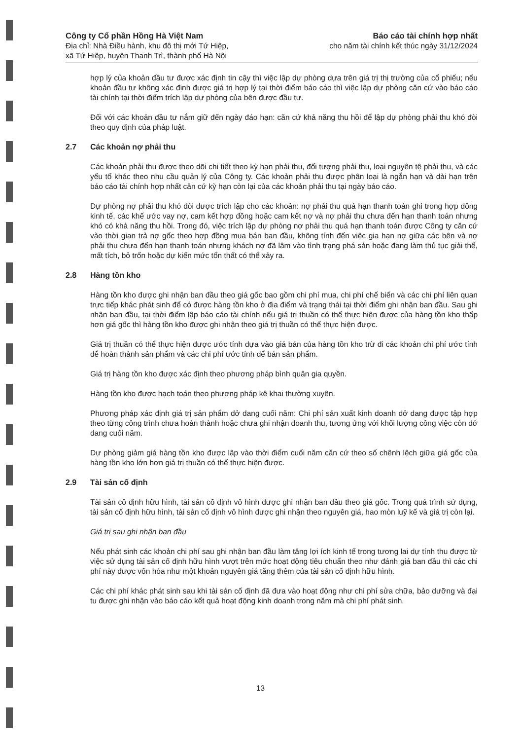Công ty Cổ phần Hồng Hà Việt Nam
Địa chỉ: Nhà Điều hành, khu đô thị mới Tứ Hiệp,
xã Tứ Hiệp, huyện Thanh Trì, thành phố Hà Nội
Báo cáo tài chính hợp nhất
cho năm tài chính kết thúc ngày 31/12/2024
hợp lý của khoản đầu tư được xác định tin cậy thì việc lập dự phòng dựa trên giá trị thị trường của cổ phiếu; nếu khoản đầu tư không xác định được giá trị hợp lý tại thời điểm báo cáo thì việc lập dự phòng căn cứ vào báo cáo tài chính tại thời điểm trích lập dự phòng của bên được đầu tư.
Đối với các khoản đầu tư nắm giữ đến ngày đáo hạn: căn cứ khả năng thu hồi để lập dự phòng phải thu khó đòi theo quy định của pháp luật.
2.7 Các khoản nợ phải thu
Các khoản phải thu được theo dõi chi tiết theo kỳ hạn phải thu, đối tượng phải thu, loại nguyên tệ phải thu, và các yếu tố khác theo nhu cầu quản lý của Công ty. Các khoản phải thu được phân loại là ngắn hạn và dài hạn trên báo cáo tài chính hợp nhất căn cứ kỳ hạn còn lại của các khoản phải thu tại ngày báo cáo.
Dự phòng nợ phải thu khó đòi được trích lập cho các khoản: nợ phải thu quá hạn thanh toán ghi trong hợp đồng kinh tế, các khế ước vay nợ, cam kết hợp đồng hoặc cam kết nợ và nợ phải thu chưa đến hạn thanh toán nhưng khó có khả năng thu hồi. Trong đó, việc trích lập dự phòng nợ phải thu quá hạn thanh toán được Công ty căn cứ vào thời gian trả nợ gốc theo hợp đồng mua bán ban đầu, không tính đến việc gia hạn nợ giữa các bên và nợ phải thu chưa đến hạn thanh toán nhưng khách nợ đã lâm vào tình trạng phá sản hoặc đang làm thủ tục giải thể, mất tích, bỏ trốn hoặc dự kiến mức tổn thất có thể xảy ra.
2.8 Hàng tồn kho
Hàng tồn kho được ghi nhận ban đầu theo giá gốc bao gồm chi phí mua, chi phí chế biến và các chi phí liên quan trực tiếp khác phát sinh để có được hàng tồn kho ở địa điểm và trạng thái tại thời điểm ghi nhận ban đầu. Sau ghi nhận ban đầu, tại thời điểm lập báo cáo tài chính nếu giá trị thuần có thể thực hiện được của hàng tồn kho thấp hơn giá gốc thì hàng tồn kho được ghi nhận theo giá trị thuần có thể thực hiện được.
Giá trị thuần có thể thực hiện được ước tính dựa vào giá bán của hàng tồn kho trừ đi các khoản chi phí ước tính để hoàn thành sản phẩm và các chi phí ước tính để bán sản phẩm.
Giá trị hàng tồn kho được xác định theo phương pháp bình quân gia quyền.
Hàng tồn kho được hạch toán theo phương pháp kê khai thường xuyên.
Phương pháp xác định giá trị sản phẩm dở dang cuối năm: Chi phí sản xuất kinh doanh dở dang được tập hợp theo từng công trình chưa hoàn thành hoặc chưa ghi nhận doanh thu, tương ứng với khối lượng công việc còn dở dang cuối năm.
Dự phòng giảm giá hàng tồn kho được lập vào thời điểm cuối năm căn cứ theo số chênh lệch giữa giá gốc của hàng tồn kho lớn hơn giá trị thuần có thể thực hiện được.
2.9 Tài sản cố định
Tài sản cố định hữu hình, tài sản cố định vô hình được ghi nhận ban đầu theo giá gốc. Trong quá trình sử dụng, tài sản cố định hữu hình, tài sản cố định vô hình được ghi nhận theo nguyên giá, hao mòn luỹ kế và giá trị còn lại.
Giá trị sau ghi nhận ban đầu
Nếu phát sinh các khoản chi phí sau ghi nhận ban đầu làm tăng lợi ích kinh tế trong tương lai dự tính thu được từ việc sử dụng tài sản cố định hữu hình vượt trên mức hoạt động tiêu chuẩn theo như đánh giá ban đầu thì các chi phí này được vốn hóa như một khoản nguyên giá tăng thêm của tài sản cố định hữu hình.
Các chi phí khác phát sinh sau khi tài sản cố định đã đưa vào hoạt động như chi phí sửa chữa, bảo dưỡng và đại tu được ghi nhận vào báo cáo kết quả hoạt động kinh doanh trong năm mà chi phí phát sinh.
13